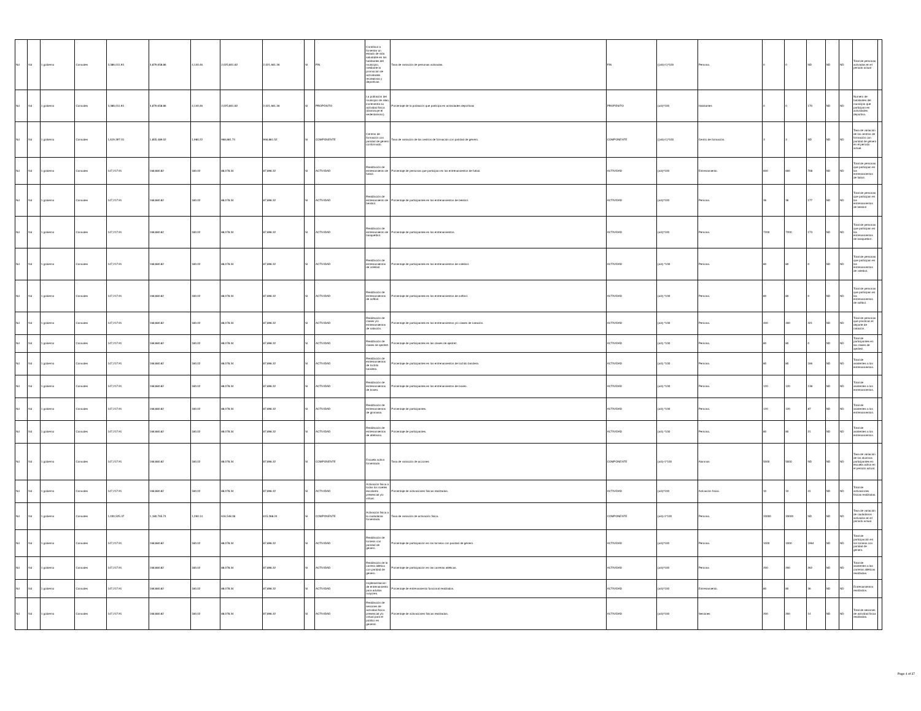| Nd | Nd | 1 gobierno | Comudes | 3,386,011.93 | 3,879,658.86 | 4,140.46 | 2,025,801.82 | 2,021,661.36 | SI | FIN | Contribuir a fomentar un estado de vida saludable en los habitantes del municipio, mediante la promoción de actividades recreativas y deportivas | Tasa de variación de personas activadas. | FIN | ((a/b)-1)*100 | Persona. | 0 | 0 | ND | ND | ND | Total de personas activadas en el periodo actual | |
| Nd | Nd | 1 gobierno | Comudes | 3,386,011.93 | 3,879,658.86 | 4,140.46 | 2,025,801.82 | 2,021,661.36 | SI | PROPÓSITO | La población del municipio de silao, incrementa su actividad física (disminuye el sedentarismo). | Porcentaje de la población que participa en actividades deportivas | PROPÓSITO | (a/b)*100 | Habitantes | 0 | 0 | 170 | ND | ND | Numero de habitantes del municipio que participan en actividades deportiva. | |
| Nd | Nd | 1 gobierno | Comudes | 1,619,397.01 | 1,855,489.02 | 1,980.22 | 968,861.74 | 966,881.52 | SI | COMPONENTE | Centros de formación con paridad de género conformado. | Tasa de variación de los centros de formación con paridad de género. | COMPONENTE | ((a/b)-1)*100 | Centro de formación. | 3 | 3 | ND | ND | ND | Tasa de variación de los centros de formación con paridad de género en el periodo actual. | |
| Nd | Nd | 1 gobierno | Comudes | 147,217.91 | 168,680.82 | 180.02 | 88,078.34 | 87,898.32 | SI | ACTIVIDAD | Realización de entrenamiento de futbol. | Porcentaje de personas que participan en los entrenamientos de futbol. | ACTIVIDAD | (a/b)*100 | Entrenamiento. | 600 | 600 | 708 | ND | ND | Total de personas que participan en los entrenamientos de futbol. | |
| Nd | Nd | 1 gobierno | Comudes | 147,217.91 | 168,680.82 | 180.02 | 88,078.34 | 87,898.32 | SI | ACTIVIDAD | Realización de entrenamiento de beisbol. | Porcentaje de participantes en los entrenamientos de beisbol. | ACTIVIDAD | (a/b)*100 | Persona. | 36 | 36 | 177 | ND | ND | Total de personas que participan en los entrenamientos de beisbol | |
| Nd | Nd | 1 gobierno | Comudes | 147,217.91 | 168,680.82 | 180.02 | 88,078.34 | 87,898.32 | SI | ACTIVIDAD | Realización de entrenamiento de basquetbol. | Porcentaje de participantes en los entrenamientos. | ACTIVIDAD | (a/b)*100 | Persona. | 7200 | 7200 | 173 | ND | ND | Total de personas que participan en los entrenamientos de basquetbol . | |
| Nd | Nd | 1 gobierno | Comudes | 147,217.91 | 168,680.82 | 180.02 | 88,078.34 | 87,898.32 | SI | ACTIVIDAD | Realización de entrenamientos de voleibol. | Porcentaje de participantes en los entrenamientos de voleibol. | ACTIVIDAD | (a/b) *100 | Persona. | 80 | 80 | 0 | ND | ND | Total de personas que participan en los entrenamientos de voleibol. | |
| Nd | Nd | 1 gobierno | Comudes | 147,217.91 | 168,680.82 | 180.02 | 88,078.34 | 87,898.32 | SI | ACTIVIDAD | Realización de entrenamientos de softbol. | Porcentaje de participantes en los entrenamientos de softbol. | ACTIVIDAD | (a/b) *100 | Persona. | 80 | 80 | 0 | ND | ND | Total de personas que participan en los entrenamientos de softbol. | |
| Nd | Nd | 1 gobierno | Comudes | 147,217.91 | 168,680.82 | 180.02 | 88,078.34 | 87,898.32 | SI | ACTIVIDAD | Realización de clases y/o entrenamientos de natación. | Porcentaje de participantes en los entrenamientos y/o clases de natación. | ACTIVIDAD | (a/b) *100 | Persona. | 400 | 400 | 421 | ND | ND | Total de personas que practican el deporte de natación. | |
| Nd | Nd | 1 gobierno | Comudes | 147,217.91 | 168,680.82 | 180.02 | 88,078.34 | 87,898.32 | SI | ACTIVIDAD | Realización de clases de ajedrez. | Porcentaje de participantes en las clases de ajedrez. | ACTIVIDAD | (a/b) *100 | Persona. | 80 | 80 | 0 | ND | ND | Total de participantes en las clases de ajedrez. | |
| Nd | Nd | 1 gobierno | Comudes | 147,217.91 | 168,680.82 | 180.02 | 88,078.34 | 87,898.32 | SI | ACTIVIDAD | Realización de entrenamientos de tochito bandera. | Porcentaje de participantes en los entrenamientos de tochito bandera. | ACTIVIDAD | (a/b) *100 | Persona. | 80 | 80 | 166 | ND | ND | Total de asistentes a los entrenamientos. | |
| Nd | Nd | 1 gobierno | Comudes | 147,217.91 | 168,680.82 | 180.02 | 88,078.34 | 87,898.32 | SI | ACTIVIDAD | Realización de entrenamientos de boxeo. | Porcentaje de participantes en los entrenamientos de boxeo. | ACTIVIDAD | (a/b) *100 | Persona. | 120 | 120 | 138 | ND | ND | Total de asistentes a los entrenamientos. | |
| Nd | Nd | 1 gobierno | Comudes | 147,217.91 | 168,680.82 | 180.02 | 88,078.34 | 87,898.32 | SI | ACTIVIDAD | Realización de entrenamientos de gimnasia. | Porcentaje de participantes. | ACTIVIDAD | (a/b) *100 | Persona. | 120 | 120 | 87 | ND | ND | Total de asistentes a los entrenamientos. | |
| Nd | Nd | 1 gobierno | Comudes | 147,217.91 | 168,680.82 | 180.02 | 88,078.34 | 87,898.32 | SI | ACTIVIDAD | Realización de entrenamientos de atletismo. | Porcentaje de participantes. | ACTIVIDAD | (a/b) *100 | Persona. | 80 | 80 | 21 | ND | ND | Total de asistentes a los entrenamientos. | |
| Nd | Nd | 1 gobierno | Comudes | 147,217.91 | 168,680.82 | 180.02 | 88,078.34 | 87,898.32 | SI | COMPONENTE | Escuela activa fomentada | Tasa de variación de acciones | COMPONENTE | (a/b)-1*100 | Alumnos | 5000 | 5000 | ND | ND | ND | Tasa de variación de los alumnos participantes en escuela activa en el periodo actual. | |
| Nd | Nd | 1 gobierno | Comudes | 147,217.91 | 168,680.82 | 180.02 | 88,078.34 | 87,898.32 | SI | ACTIVIDAD | Activación física a todos los niveles escolares presencial y/o virtual. | Porcentaje de activaciones físicas realizadas. | ACTIVIDAD | (a/b)*100 | Activación física. | 10 | 10 | 41 | ND | ND | Total de activaciones físicas realizadas. | |
| Nd | Nd | 1 gobierno | Comudes | 1,030,525.37 | 1,180,765.74 | 1,260.14 | 616,548.38 | 615,288.24 | SI | COMPONENTE | Activación física a la ciudadanía fomentada. | Tasa de variación de activación física. | COMPONENTE | (a/b)-1*100 | Persona. | 33000 | 33000 | ND | ND | ND | Tasa de variación de ciudadanos activados en el periodo actual. | |
| Nd | Nd | 1 gobierno | Comudes | 147,217.91 | 168,680.82 | 180.02 | 88,078.34 | 87,898.32 | SI | ACTIVIDAD | Realización de torneos con paridad de género. | Porcentaje de participación en los torneos con paridad de género. | ACTIVIDAD | (a/b)*100 | Persona. | 1000 | 1000 | 1964 | ND | ND | Total de participación en los torneos con paridad de género. | |
| Nd | Nd | 1 gobierno | Comudes | 147,217.91 | 168,680.82 | 180.02 | 88,078.34 | 87,898.32 | SI | ACTIVIDAD | Realización de la carrera atlética con paridad de género. | Porcentaje de participación en las carreras atléticas. | ACTIVIDAD | (a/b)*100 | Persona | 200 | 200 | 262 | ND | ND | Total de asistentes a las carreras atléticas realizadas. | |
| Nd | Nd | 1 gobierno | Comudes | 147,217.91 | 168,680.82 | 180.02 | 88,078.34 | 87,898.32 | SI | ACTIVIDAD | Implementación de entrenamiento para adultos mayores. | Porcentaje de entrenamiento funcional realizados. | ACTIVIDAD | (a/b)*100 | Entrenamiento. | 80 | 80 | 36 | ND | ND | Entrenamientos realizados. | |
| Nd | Nd | 1 gobierno | Comudes | 147,217.91 | 168,680.82 | 180.02 | 88,078.34 | 87,898.32 | SI | ACTIVIDAD | Realización de sesiones de actividad física presencial y/o virtual para el público en general. | Porcentaje de activaciones físicas realizadas. | ACTIVIDAD | (a/b)*100 | Sesiones | 200 | 200 | 14 | ND | ND | Total de sesiones de actividad física realizadas. | |
Page 4 of 37